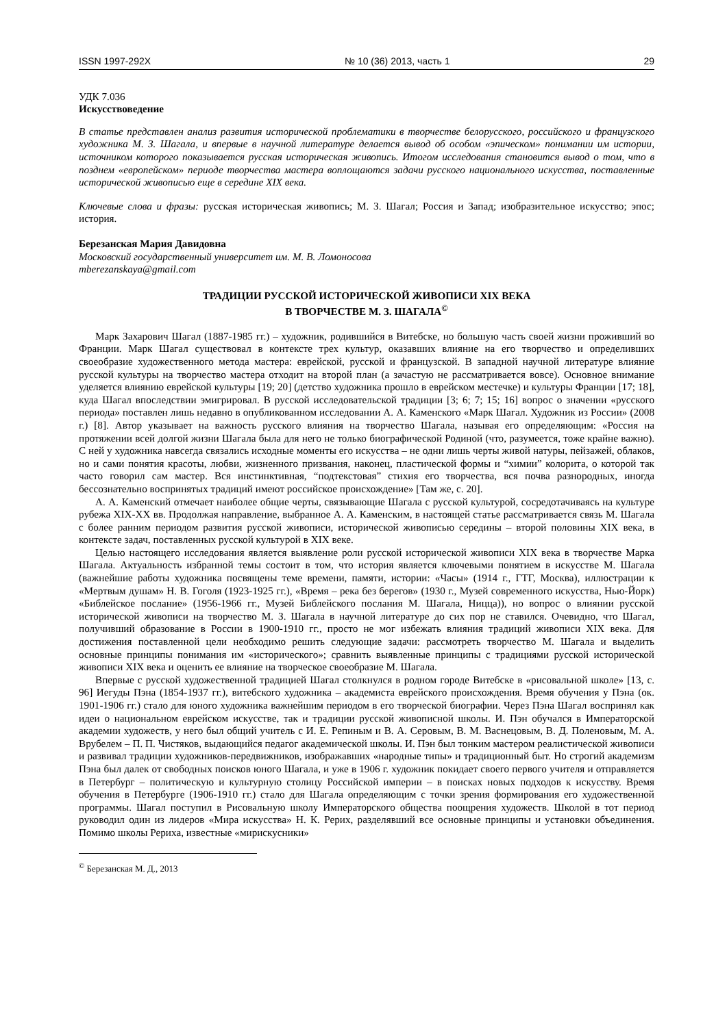ISSN 1997-292X № 10 (36) 2013, часть 1 29
УДК 7.036
Искусствоведение
В статье представлен анализ развития исторической проблематики в творчестве белорусского, российского и французского художника М. З. Шагала, и впервые в научной литературе делается вывод об особом «эпическом» понимании им истории, источником которого показывается русская историческая живопись. Итогом исследования становится вывод о том, что в позднем «европейском» периоде творчества мастера воплощаются задачи русского национального искусства, поставленные исторической живописью еще в середине XIX века.
Ключевые слова и фразы: русская историческая живопись; М. З. Шагал; Россия и Запад; изобразительное искусство; эпос; история.
Березанская Мария Давидовна
Московский государственный университет им. М. В. Ломоносова
mberezanskaya@gmail.com
ТРАДИЦИИ РУССКОЙ ИСТОРИЧЕСКОЙ ЖИВОПИСИ XIX ВЕКА
В ТВОРЧЕСТВЕ М. З. ШАГАЛА<sup>©</sup>
Марк Захарович Шагал (1887-1985 гг.) – художник, родившийся в Витебске, но большую часть своей жизни проживший во Франции. Марк Шагал существовал в контексте трех культур, оказавших влияние на его творчество и определивших своеобразие художественного метода мастера: еврейской, русской и французской. В западной научной литературе влияние русской культуры на творчество мастера отходит на второй план (а зачастую не рассматривается вовсе). Основное внимание уделяется влиянию еврейской культуры [19; 20] (детство художника прошло в еврейском местечке) и культуры Франции [17; 18], куда Шагал впоследствии эмигрировал. В русской исследовательской традиции [3; 6; 7; 15; 16] вопрос о значении «русского периода» поставлен лишь недавно в опубликованном исследовании А. А. Каменского «Марк Шагал. Художник из России» (2008 г.) [8]. Автор указывает на важность русского влияния на творчество Шагала, называя его определяющим: «Россия на протяжении всей долгой жизни Шагала была для него не только биографической Родиной (что, разумеется, тоже крайне важно). С ней у художника навсегда связались исходные моменты его искусства – не одни лишь черты живой натуры, пейзажей, облаков, но и сами понятия красоты, любви, жизненного призвания, наконец, пластической формы и “химии” колорита, о которой так часто говорил сам мастер. Вся инстинктивная, “подтекстовая” стихия его творчества, вся почва разнородных, иногда бессознательно воспринятых традиций имеют российское происхождение» [Там же, с. 20].
А. А. Каменский отмечает наиболее общие черты, связывающие Шагала с русской культурой, сосредотачиваясь на культуре рубежа XIX-XX вв. Продолжая направление, выбранное А. А. Каменским, в настоящей статье рассматривается связь М. Шагала с более ранним периодом развития русской живописи, исторической живописью середины – второй половины XIX века, в контексте задач, поставленных русской культурой в XIX веке.
Целью настоящего исследования является выявление роли русской исторической живописи XIX века в творчестве Марка Шагала. Актуальность избранной темы состоит в том, что история является ключевыми понятием в искусстве М. Шагала (важнейшие работы художника посвящены теме времени, памяти, истории: «Часы» (1914 г., ГТГ, Москва), иллюстрации к «Мертвым душам» Н. В. Гоголя (1923-1925 гг.), «Время – река без берегов» (1930 г., Музей современного искусства, Нью-Йорк) «Библейское послание» (1956-1966 гг., Музей Библейского послания М. Шагала, Ницца)), но вопрос о влиянии русской исторической живописи на творчество М. З. Шагала в научной литературе до сих пор не ставился. Очевидно, что Шагал, получивший образование в России в 1900-1910 гг., просто не мог избежать влияния традиций живописи XIX века. Для достижения поставленной цели необходимо решить следующие задачи: рассмотреть творчество М. Шагала и выделить основные принципы понимания им «исторического»; сравнить выявленные принципы с традициями русской исторической живописи XIX века и оценить ее влияние на творческое своеобразие М. Шагала.
Впервые с русской художественной традицией Шагал столкнулся в родном городе Витебске в «рисовальной школе» [13, с. 96] Иегуды Пэна (1854-1937 гг.), витебского художника – академиста еврейского происхождения. Время обучения у Пэна (ок. 1901-1906 гг.) стало для юного художника важнейшим периодом в его творческой биографии. Через Пэна Шагал воспринял как идеи о национальном еврейском искусстве, так и традиции русской живописной школы. И. Пэн обучался в Императорской академии художеств, у него был общий учитель с И. Е. Репиным и В. А. Серовым, В. М. Васнецовым, В. Д. Поленовым, М. А. Врубелем – П. П. Чистяков, выдающийся педагог академической школы. И. Пэн был тонким мастером реалистической живописи и развивал традиции художников-передвижников, изображавших «народные типы» и традиционный быт. Но строгий академизм Пэна был далек от свободных поисков юного Шагала, и уже в 1906 г. художник покидает своего первого учителя и отправляется в Петербург – политическую и культурную столицу Российской империи – в поисках новых подходов к искусству. Время обучения в Петербурге (1906-1910 гг.) стало для Шагала определяющим с точки зрения формирования его художественной программы. Шагал поступил в Рисовальную школу Императорского общества поощрения художеств. Школой в тот период руководил один из лидеров «Мира искусства» Н. К. Рерих, разделявший все основные принципы и установки объединения. Помимо школы Рериха, известные «мирискусники»
<sup>©</sup> Березанская М. Д., 2013